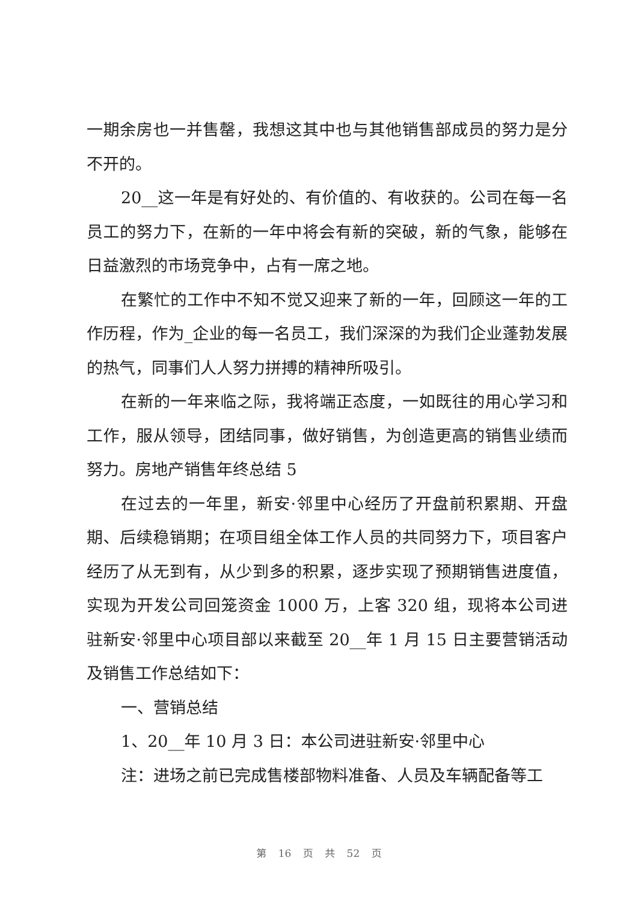一期余房也一并售罄，我想这其中也与其他销售部成员的努力是分不开的。
20__这一年是有好处的、有价值的、有收获的。公司在每一名员工的努力下，在新的一年中将会有新的突破，新的气象，能够在日益激烈的市场竞争中，占有一席之地。
在繁忙的工作中不知不觉又迎来了新的一年，回顾这一年的工作历程，作为_企业的每一名员工，我们深深的为我们企业蓬勃发展的热气，同事们人人努力拼搏的精神所吸引。
在新的一年来临之际，我将端正态度，一如既往的用心学习和工作，服从领导，团结同事，做好销售，为创造更高的销售业绩而努力。房地产销售年终总结 5
在过去的一年里，新安·邻里中心经历了开盘前积累期、开盘期、后续稳销期；在项目组全体工作人员的共同努力下，项目客户经历了从无到有，从少到多的积累，逐步实现了预期销售进度值，实现为开发公司回笼资金 1000 万，上客 320 组，现将本公司进驻新安·邻里中心项目部以来截至 20__年 1 月 15 日主要营销活动及销售工作总结如下：
一、营销总结
1、20__年 10 月 3 日：本公司进驻新安·邻里中心
注：进场之前已完成售楼部物料准备、人员及车辆配备等工
第 16 页 共 52 页